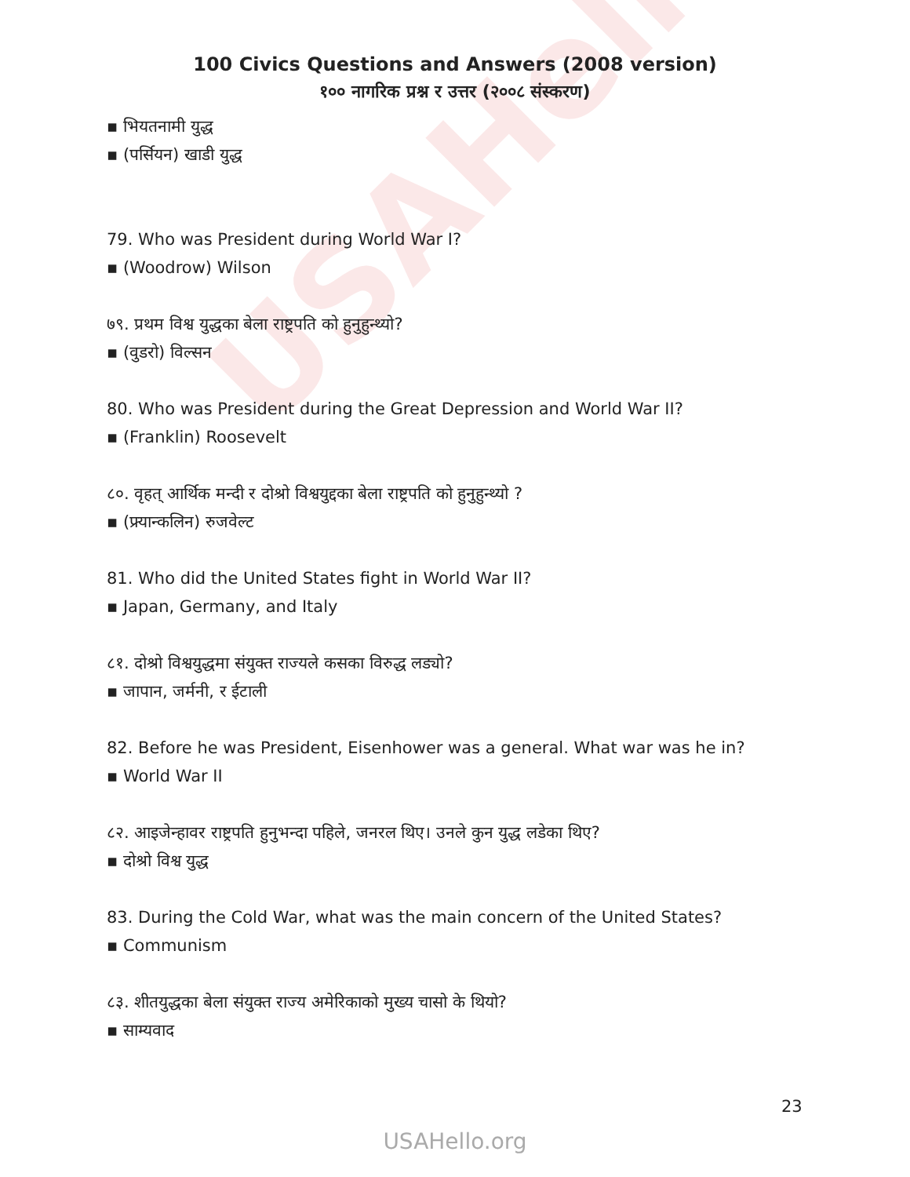USAHello
100 Civics Questions and Answers (2008 version)
१०० नागरिक प्रश्न र उत्तर (२००८ संस्करण)
▪ भियतनामी युद्ध
▪ (पर्सियन) खाडी युद्ध
79. Who was President during World War I?
▪ (Woodrow) Wilson
७९. प्रथम विश्व युद्धका बेला राष्ट्रपति को हुनुहुन्थ्यो?
▪ (वुडरो) विल्सन
80. Who was President during the Great Depression and World War II?
▪ (Franklin) Roosevelt
८०. वृहत् आर्थिक मन्दी र दोश्रो विश्वयुद्दका बेला राष्ट्रपति को हुनुहुन्थ्यो ?
▪ (फ्र्यान्कलिन) रुजवेल्ट
81. Who did the United States fight in World War II?
▪ Japan, Germany, and Italy
८१. दोश्रो विश्वयुद्धमा संयुक्त राज्यले कसका विरुद्ध लड्यो?
▪ जापान, जर्मनी, र ईटाली
82. Before he was President, Eisenhower was a general. What war was he in?
▪ World War II
८२. आइजेन्हावर राष्ट्रपति हुनुभन्दा पहिले, जनरल थिए। उनले कुन युद्ध लडेका थिए?
▪ दोश्रो विश्व युद्ध
83. During the Cold War, what was the main concern of the United States?
▪ Communism
८३. शीतयुद्धका बेला संयुक्त राज्य अमेरिकाको मुख्य चासो के थियो?
▪ साम्यवाद
23
USAHello.org